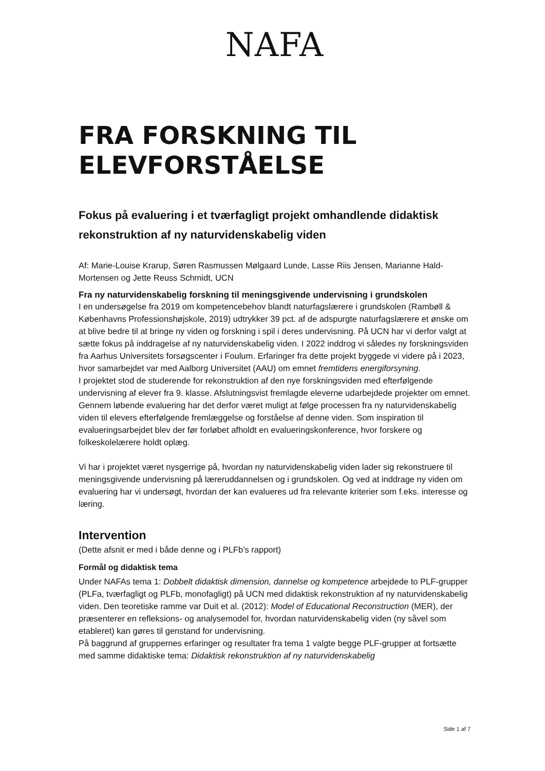NAFA
FRA FORSKNING TIL
ELEVFORSTÅELSE
Fokus på evaluering i et tværfagligt projekt omhandlende didaktisk rekonstruktion af ny naturvidenskabelig viden
Af: Marie-Louise Krarup, Søren Rasmussen Mølgaard Lunde, Lasse Riis Jensen, Marianne Hald-Mortensen og Jette Reuss Schmidt, UCN
Fra ny naturvidenskabelig forskning til meningsgivende undervisning i grundskolen
I en undersøgelse fra 2019 om kompetencebehov blandt naturfagslærere i grundskolen (Rambøll & Københavns Professionshøjskole, 2019) udtrykker 39 pct. af de adspurgte naturfagslærere et ønske om at blive bedre til at bringe ny viden og forskning i spil i deres undervisning. På UCN har vi derfor valgt at sætte fokus på inddragelse af ny naturvidenskabelig viden. I 2022 inddrog vi således ny forskningsviden fra Aarhus Universitets forsøgscenter i Foulum. Erfaringer fra dette projekt byggede vi videre på i 2023, hvor samarbejdet var med Aalborg Universitet (AAU) om emnet fremtidens energiforsyning.
I projektet stod de studerende for rekonstruktion af den nye forskningsviden med efterfølgende undervisning af elever fra 9. klasse. Afslutningsvist fremlagde eleverne udarbejdede projekter om emnet. Gennem løbende evaluering har det derfor været muligt at følge processen fra ny naturvidenskabelig viden til elevers efterfølgende fremlæggelse og forståelse af denne viden. Som inspiration til evalueringsarbejdet blev der før forløbet afholdt en evalueringskonference, hvor forskere og folkeskolelærere holdt oplæg.
Vi har i projektet været nysgerrige på, hvordan ny naturvidenskabelig viden lader sig rekonstruere til meningsgivende undervisning på læreruddannelsen og i grundskolen. Og ved at inddrage ny viden om evaluering har vi undersøgt, hvordan der kan evalueres ud fra relevante kriterier som f.eks. interesse og læring.
Intervention
(Dette afsnit er med i både denne og i PLFb’s rapport)
Formål og didaktisk tema
Under NAFAs tema 1: Dobbelt didaktisk dimension, dannelse og kompetence arbejdede to PLF-grupper (PLFa, tværfagligt og PLFb, monofagligt) på UCN med didaktisk rekonstruktion af ny naturvidenskabelig viden. Den teoretiske ramme var Duit et al. (2012): Model of Educational Reconstruction (MER), der præsenterer en refleksions- og analysemodel for, hvordan naturvidenskabelig viden (ny såvel som etableret) kan gøres til genstand for undervisning.
På baggrund af gruppernes erfaringer og resultater fra tema 1 valgte begge PLF-grupper at fortsætte med samme didaktiske tema: Didaktisk rekonstruktion af ny naturvidenskabelig
Side 1 af 7